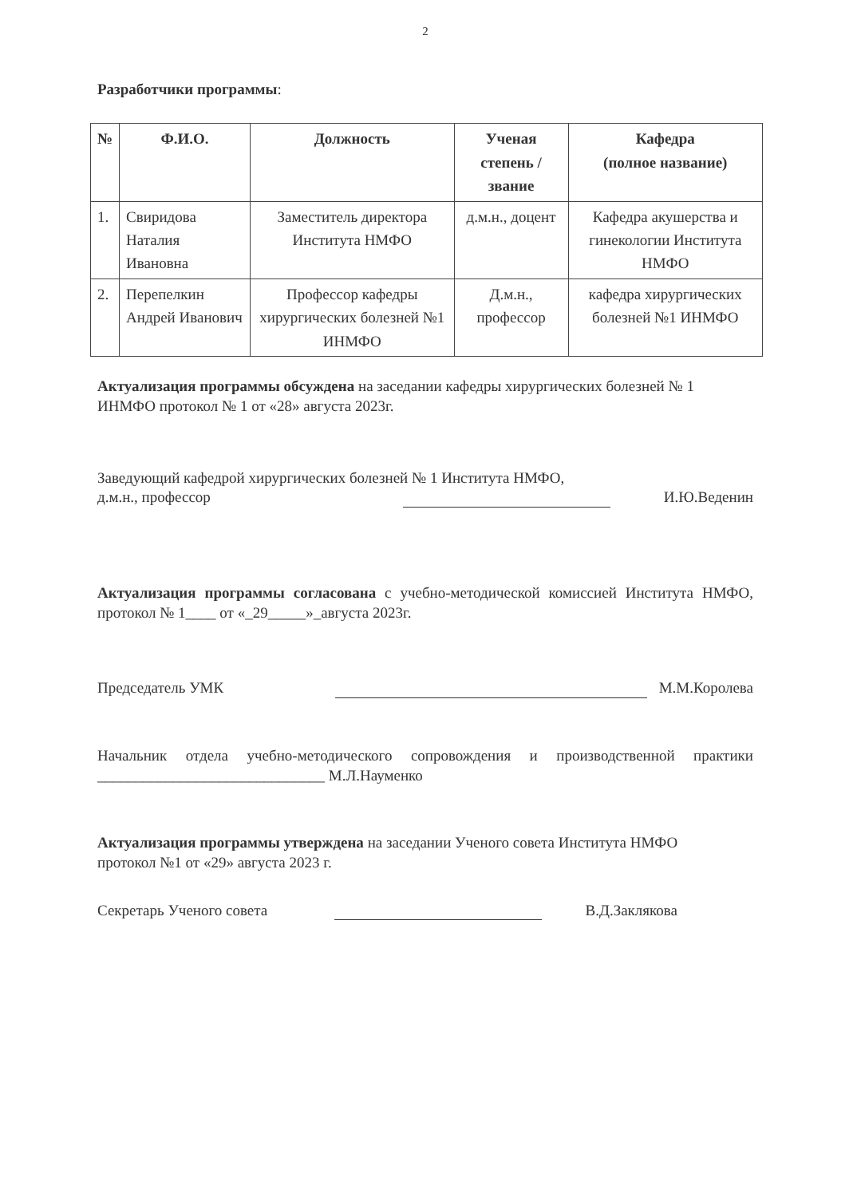2
Разработчики программы:
| № | Ф.И.О. | Должность | Ученая степень / звание | Кафедра (полное название) |
| --- | --- | --- | --- | --- |
| 1. | Свиридова Наталия Ивановна | Заместитель директора Института НМФО | д.м.н., доцент | Кафедра акушерства и гинекологии Института НМФО |
| 2. | Перепелкин Андрей Иванович | Профессор кафедры хирургических болезней №1 ИНМФО | Д.м.н., профессор | кафедра хирургических болезней №1 ИНМФО |
Актуализация программы обсуждена на заседании кафедры хирургических болезней № 1 ИНМФО протокол № 1 от «28» августа 2023г.
Заведующий кафедрой хирургических болезней № 1 Института НМФО,
д.м.н., профессор И.Ю.Веденин
Актуализация программы согласована с учебно-методической комиссией Института НМФО, протокол № 1____ от «_29_____»_августа 2023г.
Председатель УМК М.М.Королева
Начальник отдела учебно-методического сопровождения и производственной практики ______________________________ М.Л.Науменко
Актуализация программы утверждена на заседании Ученого совета Института НМФО
протокол №1 от «29» августа 2023 г.
Секретарь Ученого совета В.Д.Заклякова